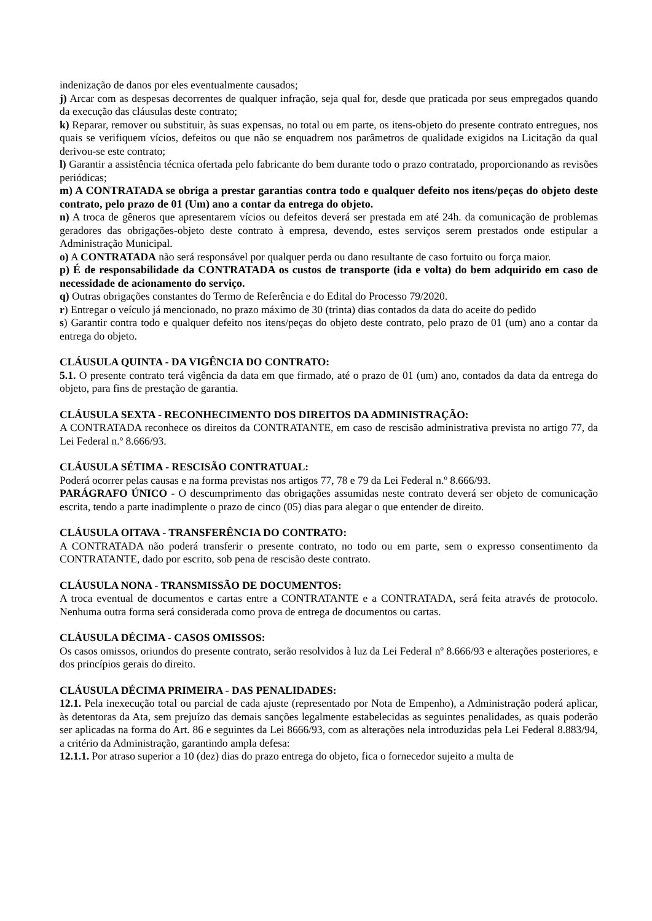indenização de danos por eles eventualmente causados;
j) Arcar com as despesas decorrentes de qualquer infração, seja qual for, desde que praticada por seus empregados quando da execução das cláusulas deste contrato;
k) Reparar, remover ou substituir, às suas expensas, no total ou em parte, os itens-objeto do presente contrato entregues, nos quais se verifiquem vícios, defeitos ou que não se enquadrem nos parâmetros de qualidade exigidos na Licitação da qual derivou-se este contrato;
l) Garantir a assistência técnica ofertada pelo fabricante do bem durante todo o prazo contratado, proporcionando as revisões periódicas;
m) A CONTRATADA se obriga a prestar garantias contra todo e qualquer defeito nos itens/peças do objeto deste contrato, pelo prazo de 01 (Um) ano a contar da entrega do objeto.
n) A troca de gêneros que apresentarem vícios ou defeitos deverá ser prestada em até 24h. da comunicação de problemas geradores das obrigações-objeto deste contrato à empresa, devendo, estes serviços serem prestados onde estipular a Administração Municipal.
o) A CONTRATADA não será responsável por qualquer perda ou dano resultante de caso fortuito ou força maior.
p) É de responsabilidade da CONTRATADA os custos de transporte (ida e volta) do bem adquirido em caso de necessidade de acionamento do serviço.
q) Outras obrigações constantes do Termo de Referência e do Edital do Processo 79/2020.
r) Entregar o veículo já mencionado, no prazo máximo de 30 (trinta) dias contados da data do aceite do pedido
s) Garantir contra todo e qualquer defeito nos itens/peças do objeto deste contrato, pelo prazo de 01 (um) ano a contar da entrega do objeto.
CLÁUSULA QUINTA - DA VIGÊNCIA DO CONTRATO:
5.1. O presente contrato terá vigência da data em que firmado, até o prazo de 01 (um) ano, contados da data da entrega do objeto, para fins de prestação de garantia.
CLÁUSULA SEXTA - RECONHECIMENTO DOS DIREITOS DA ADMINISTRAÇÃO:
A CONTRATADA reconhece os direitos da CONTRATANTE, em caso de rescisão administrativa prevista no artigo 77, da Lei Federal n.º 8.666/93.
CLÁUSULA SÉTIMA - RESCISÃO CONTRATUAL:
Poderá ocorrer pelas causas e na forma previstas nos artigos 77, 78 e 79 da Lei Federal n.º 8.666/93.
PARÁGRAFO ÚNICO - O descumprimento das obrigações assumidas neste contrato deverá ser objeto de comunicação escrita, tendo a parte inadimplente o prazo de cinco (05) dias para alegar o que entender de direito.
CLÁUSULA OITAVA - TRANSFERÊNCIA DO CONTRATO:
A CONTRATADA não poderá transferir o presente contrato, no todo ou em parte, sem o expresso consentimento da CONTRATANTE, dado por escrito, sob pena de rescisão deste contrato.
CLÁUSULA NONA - TRANSMISSÃO DE DOCUMENTOS:
A troca eventual de documentos e cartas entre a CONTRATANTE e a CONTRATADA, será feita através de protocolo. Nenhuma outra forma será considerada como prova de entrega de documentos ou cartas.
CLÁUSULA DÉCIMA - CASOS OMISSOS:
Os casos omissos, oriundos do presente contrato, serão resolvidos à luz da Lei Federal nº 8.666/93 e alterações posteriores, e dos princípios gerais do direito.
CLÁUSULA DÉCIMA PRIMEIRA - DAS PENALIDADES:
12.1. Pela inexecução total ou parcial de cada ajuste (representado por Nota de Empenho), a Administração poderá aplicar, às detentoras da Ata, sem prejuízo das demais sanções legalmente estabelecidas as seguintes penalidades, as quais poderão ser aplicadas na forma do Art. 86 e seguintes da Lei 8666/93, com as alterações nela introduzidas pela Lei Federal 8.883/94, a critério da Administração, garantindo ampla defesa:
12.1.1. Por atraso superior a 10 (dez) dias do prazo entrega do objeto, fica o fornecedor sujeito a multa de